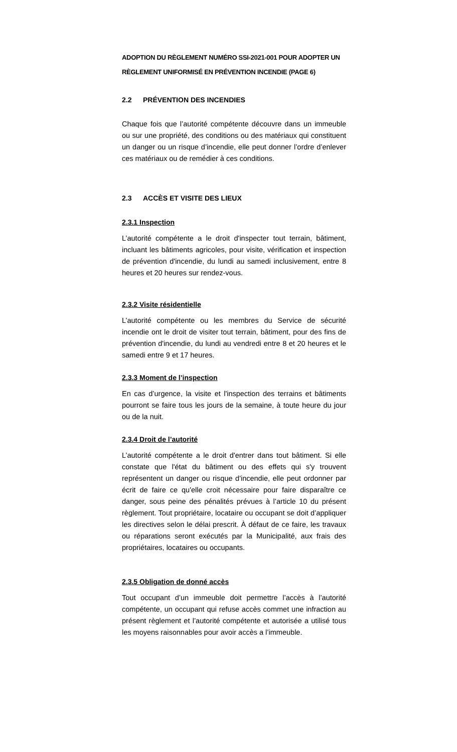ADOPTION DU RÈGLEMENT NUMÉRO SSI-2021-001 POUR ADOPTER UN RÈGLEMENT UNIFORMISÉ EN PRÉVENTION INCENDIE (PAGE 6)
2.2 PRÉVENTION DES INCENDIES
Chaque fois que l’autorité compétente découvre dans un immeuble ou sur une propriété, des conditions ou des matériaux qui constituent un danger ou un risque d’incendie, elle peut donner l’ordre d’enlever ces matériaux ou de remédier à ces conditions.
2.3 ACCÈS ET VISITE DES LIEUX
2.3.1 Inspection
L’autorité compétente a le droit d'inspecter tout terrain, bâtiment, incluant les bâtiments agricoles, pour visite, vérification et inspection de prévention d'incendie, du lundi au samedi inclusivement, entre 8 heures et 20 heures sur rendez-vous.
2.3.2 Visite résidentielle
L’autorité compétente ou les membres du Service de sécurité incendie ont le droit de visiter tout terrain, bâtiment, pour des fins de prévention d'incendie, du lundi au vendredi entre 8 et 20 heures et le samedi entre 9 et 17 heures.
2.3.3 Moment de l’inspection
En cas d’urgence, la visite et l'inspection des terrains et bâtiments pourront se faire tous les jours de la semaine, à toute heure du jour ou de la nuit.
2.3.4 Droit de l’autorité
L’autorité compétente a le droit d'entrer dans tout bâtiment. Si elle constate que l'état du bâtiment ou des effets qui s'y trouvent représentent un danger ou risque d'incendie, elle peut ordonner par écrit de faire ce qu'elle croit nécessaire pour faire disparaître ce danger, sous peine des pénalités prévues à l’article 10 du présent règlement. Tout propriétaire, locataire ou occupant se doit d’appliquer les directives selon le délai prescrit. À défaut de ce faire, les travaux ou réparations seront exécutés par la Municipalité, aux frais des propriétaires, locataires ou occupants.
2.3.5 Obligation de donné accès
Tout occupant d’un immeuble doit permettre l’accès à l’autorité compétente, un occupant qui refuse accès commet une infraction au présent règlement et l’autorité compétente et autorisée a utilisé tous les moyens raisonnables pour avoir accès a l’immeuble.